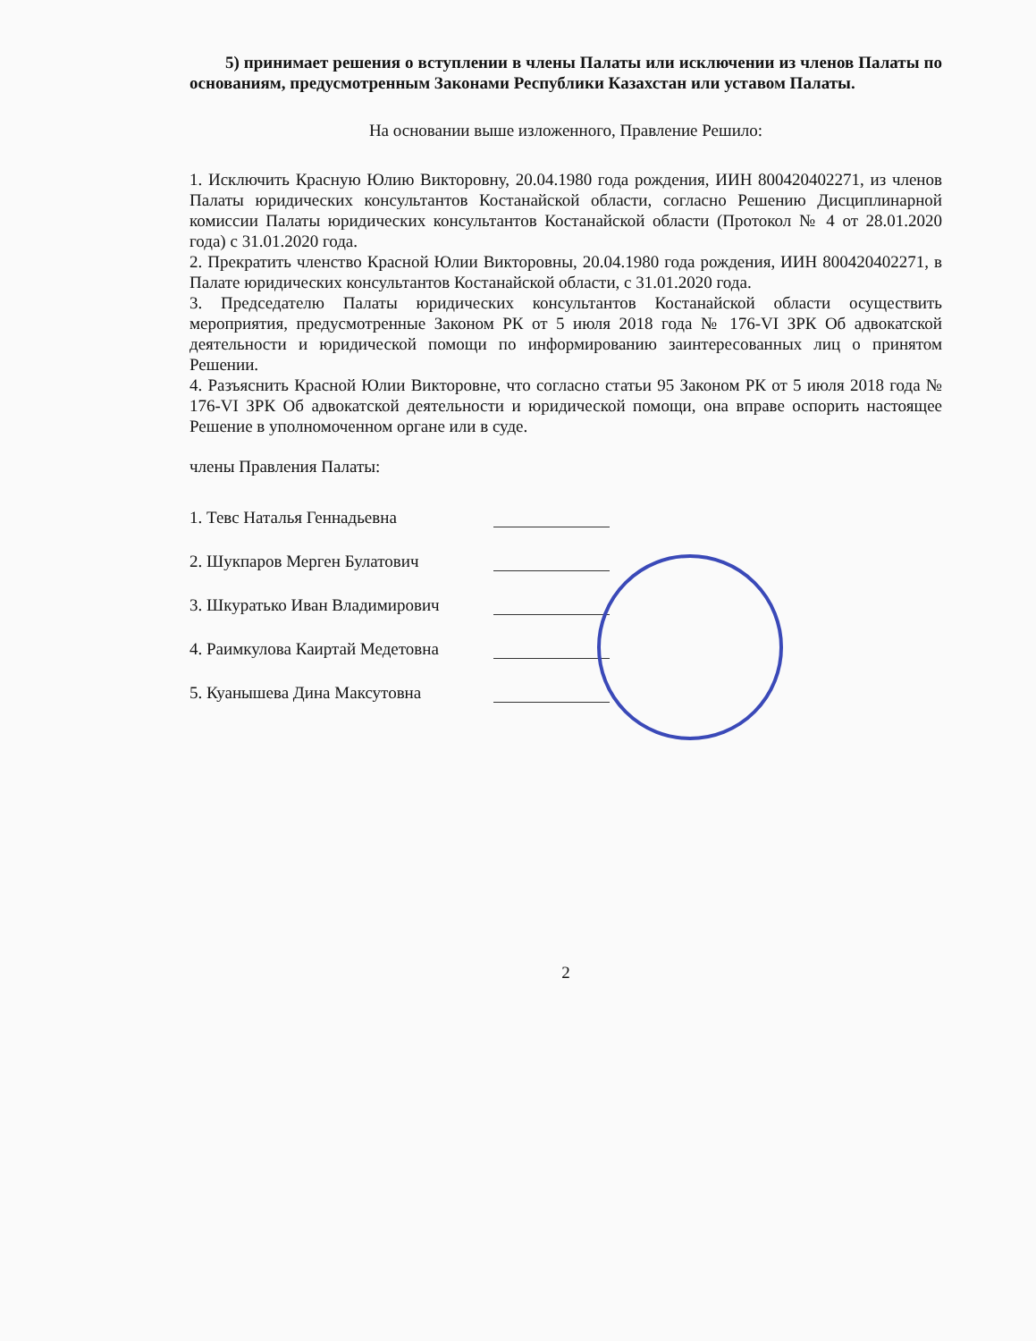5) принимает решения о вступлении в члены Палаты или исключении из членов Палаты по основаниям, предусмотренным Законами Республики Казахстан или уставом Палаты.
На основании выше изложенного, Правление Решило:
1. Исключить Красную Юлию Викторовну, 20.04.1980 года рождения, ИИН 800420402271, из членов Палаты юридических консультантов Костанайской области, согласно Решению Дисциплинарной комиссии Палаты юридических консультантов Костанайской области (Протокол № 4 от 28.01.2020 года) с 31.01.2020 года.
2. Прекратить членство Красной Юлии Викторовны, 20.04.1980 года рождения, ИИН 800420402271, в Палате юридических консультантов Костанайской области, с 31.01.2020 года.
3. Председателю Палаты юридических консультантов Костанайской области осуществить мероприятия, предусмотренные Законом РК от 5 июля 2018 года № 176-VI ЗРК Об адвокатской деятельности и юридической помощи по информированию заинтересованных лиц о принятом Решении.
4. Разъяснить Красной Юлии Викторовне, что согласно статьи 95 Законом РК от 5 июля 2018 года № 176-VI ЗРК Об адвокатской деятельности и юридической помощи, она вправе оспорить настоящее Решение в уполномоченном органе или в суде.
члены Правления Палаты:
1. Тевс Наталья Геннадьевна
2. Шукпаров Мерген Булатович
3. Шкуратько Иван Владимирович
4. Раимкулова Каиртай Медетовна
5. Куанышева Дина Максутовна
2